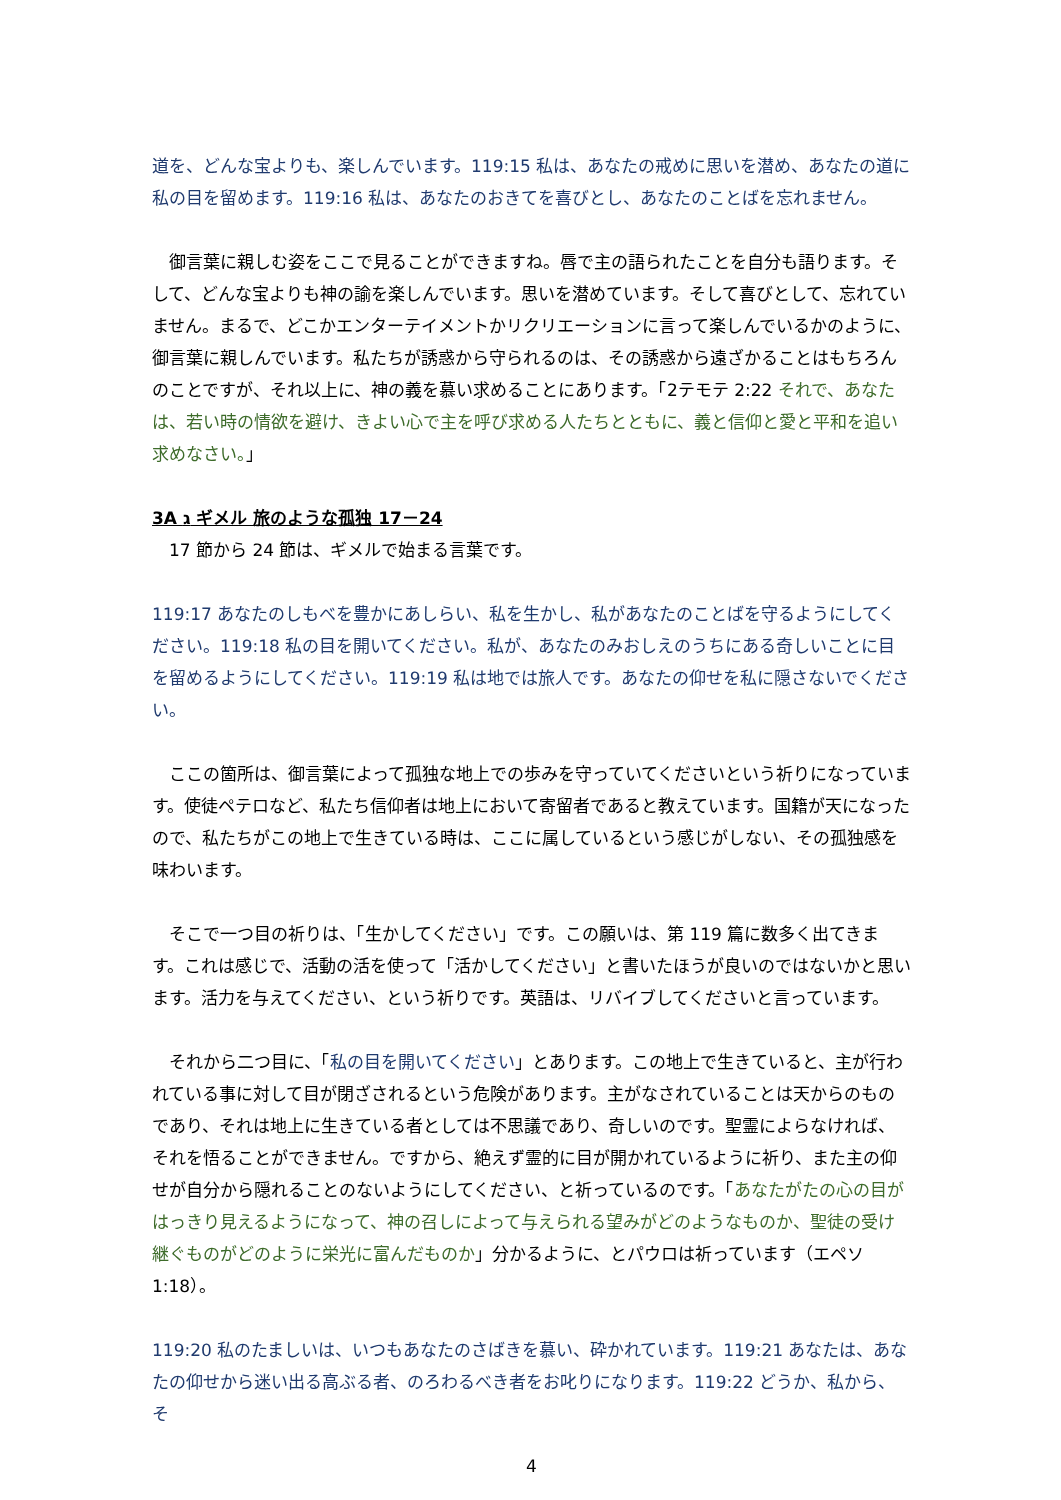道を、どんな宝よりも、楽しんでいます。119:15 私は、あなたの戒めに思いを潜め、あなたの道に私の目を留めます。119:16 私は、あなたのおきてを喜びとし、あなたのことばを忘れません。
　御言葉に親しむ姿をここで見ることができますね。唇で主の語られたことを自分も語ります。そして、どんな宝よりも神の諭を楽しんでいます。思いを潜めています。そして喜びとして、忘れていません。まるで、どこかエンターテイメントかリクリエーションに言って楽しんでいるかのように、御言葉に親しんでいます。私たちが誘惑から守られるのは、その誘惑から遠ざかることはもちろんのことですが、それ以上に、神の義を慕い求めることにあります。「2テモテ 2:22 それで、あなたは、若い時の情欲を避け、きよい心で主を呼び求める人たちとともに、義と信仰と愛と平和を追い求めなさい。」
3A ג ギメル 旅のような孤独 17－24
　17 節から 24 節は、ギメルで始まる言葉です。
119:17 あなたのしもべを豊かにあしらい、私を生かし、私があなたのことばを守るようにしてください。119:18 私の目を開いてください。私が、あなたのみおしえのうちにある奇しいことに目を留めるようにしてください。119:19 私は地では旅人です。あなたの仰せを私に隠さないでください。
　ここの箇所は、御言葉によって孤独な地上での歩みを守っていてくださいという祈りになっています。使徒ペテロなど、私たち信仰者は地上において寄留者であると教えています。国籍が天になったので、私たちがこの地上で生きている時は、ここに属しているという感じがしない、その孤独感を味わいます。
　そこで一つ目の祈りは、「生かしてください」です。この願いは、第 119 篇に数多く出てきます。これは感じで、活動の活を使って「活かしてください」と書いたほうが良いのではないかと思います。活力を与えてください、という祈りです。英語は、リバイブしてくださいと言っています。
　それから二つ目に、「私の目を開いてください」とあります。この地上で生きていると、主が行われている事に対して目が閉ざされるという危険があります。主がなされていることは天からのものであり、それは地上に生きている者としては不思議であり、奇しいのです。聖霊によらなければ、それを悟ることができません。ですから、絶えず霊的に目が開かれているように祈り、また主の仰せが自分から隠れることのないようにしてください、と祈っているのです。「あなたがたの心の目がはっきり見えるようになって、神の召しによって与えられる望みがどのようなものか、聖徒の受け継ぐものがどのように栄光に富んだものか」分かるように、とパウロは祈っています（エペソ 1:18）。
119:20 私のたましいは、いつもあなたのさばきを慕い、砕かれています。119:21 あなたは、あなたの仰せから迷い出る高ぶる者、のろわるべき者をお叱りになります。119:22 どうか、私から、そ
4